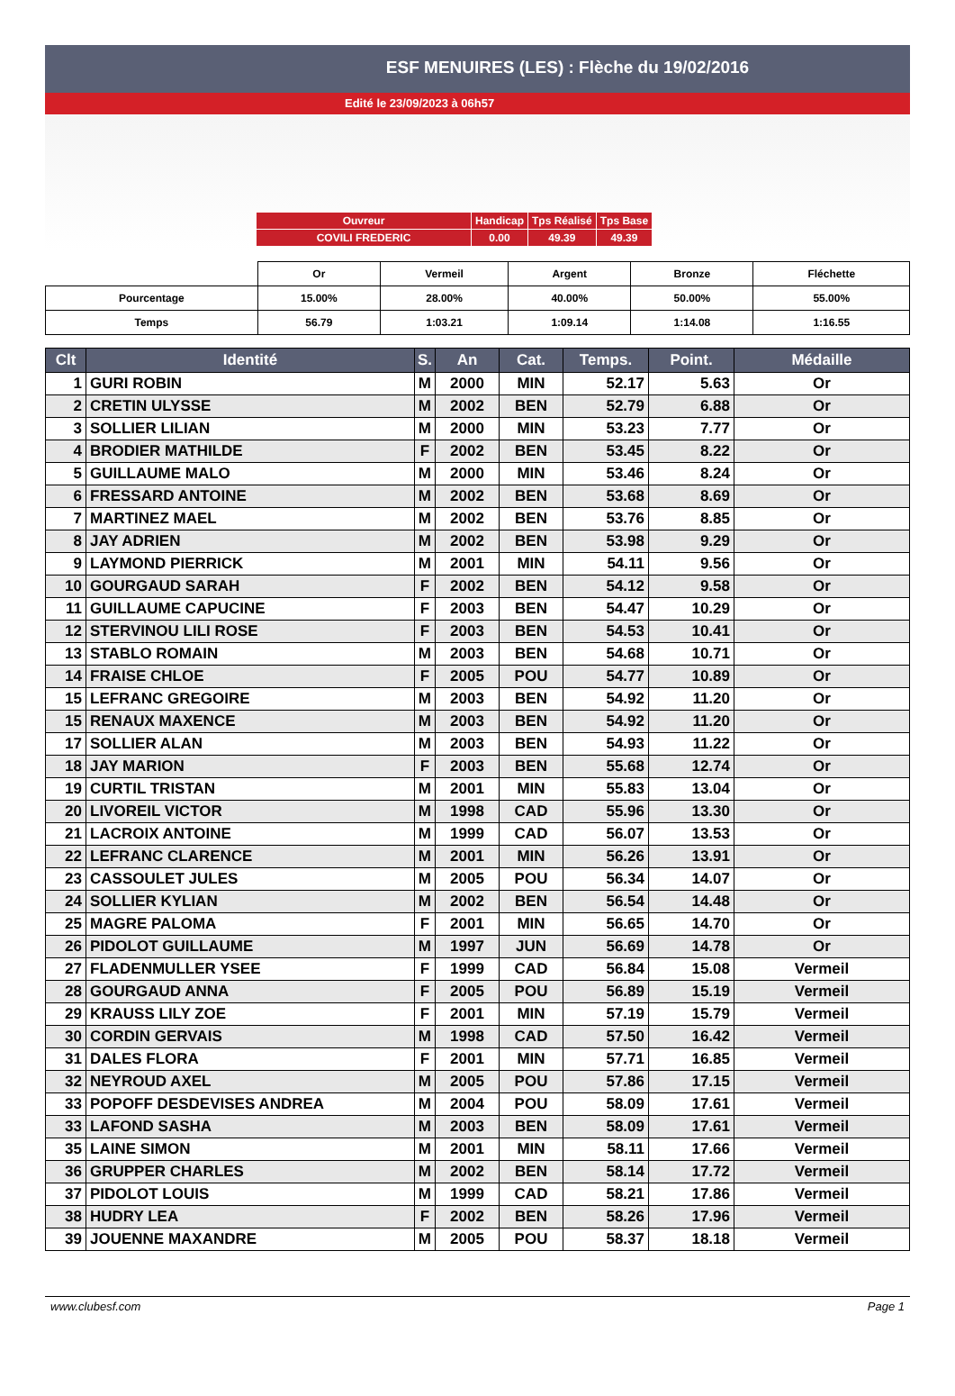ESF MENUIRES (LES) : Flèche du 19/02/2016
Edité le 23/09/2023 à 06h57
| Ouvreur | Handicap | Tps Réalisé | Tps Base |
| COVILI FREDERIC | 0.00 | 49.39 | 49.39 |
| | Or | Vermeil | Argent | Bronze | Fléchette |
| --- | --- | --- | --- | --- | --- |
| Pourcentage | 15.00% | 28.00% | 40.00% | 50.00% | 55.00% |
| Temps | 56.79 | 1:03.21 | 1:09.14 | 1:14.08 | 1:16.55 |
| Clt | Identité | S. | An | Cat. | Temps. | Point. | Médaille |
| --- | --- | --- | --- | --- | --- | --- | --- |
| 1 | GURI ROBIN | M | 2000 | MIN | 52.17 | 5.63 | Or |
| 2 | CRETIN ULYSSE | M | 2002 | BEN | 52.79 | 6.88 | Or |
| 3 | SOLLIER LILIAN | M | 2000 | MIN | 53.23 | 7.77 | Or |
| 4 | BRODIER MATHILDE | F | 2002 | BEN | 53.45 | 8.22 | Or |
| 5 | GUILLAUME MALO | M | 2000 | MIN | 53.46 | 8.24 | Or |
| 6 | FRESSARD ANTOINE | M | 2002 | BEN | 53.68 | 8.69 | Or |
| 7 | MARTINEZ MAEL | M | 2002 | BEN | 53.76 | 8.85 | Or |
| 8 | JAY ADRIEN | M | 2002 | BEN | 53.98 | 9.29 | Or |
| 9 | LAYMOND PIERRICK | M | 2001 | MIN | 54.11 | 9.56 | Or |
| 10 | GOURGAUD SARAH | F | 2002 | BEN | 54.12 | 9.58 | Or |
| 11 | GUILLAUME CAPUCINE | F | 2003 | BEN | 54.47 | 10.29 | Or |
| 12 | STERVINOU LILI ROSE | F | 2003 | BEN | 54.53 | 10.41 | Or |
| 13 | STABLO ROMAIN | M | 2003 | BEN | 54.68 | 10.71 | Or |
| 14 | FRAISE CHLOE | F | 2005 | POU | 54.77 | 10.89 | Or |
| 15 | LEFRANC GREGOIRE | M | 2003 | BEN | 54.92 | 11.20 | Or |
| 15 | RENAUX MAXENCE | M | 2003 | BEN | 54.92 | 11.20 | Or |
| 17 | SOLLIER ALAN | M | 2003 | BEN | 54.93 | 11.22 | Or |
| 18 | JAY MARION | F | 2003 | BEN | 55.68 | 12.74 | Or |
| 19 | CURTIL TRISTAN | M | 2001 | MIN | 55.83 | 13.04 | Or |
| 20 | LIVOREIL VICTOR | M | 1998 | CAD | 55.96 | 13.30 | Or |
| 21 | LACROIX ANTOINE | M | 1999 | CAD | 56.07 | 13.53 | Or |
| 22 | LEFRANC CLARENCE | M | 2001 | MIN | 56.26 | 13.91 | Or |
| 23 | CASSOULET JULES | M | 2005 | POU | 56.34 | 14.07 | Or |
| 24 | SOLLIER KYLIAN | M | 2002 | BEN | 56.54 | 14.48 | Or |
| 25 | MAGRE PALOMA | F | 2001 | MIN | 56.65 | 14.70 | Or |
| 26 | PIDOLOT GUILLAUME | M | 1997 | JUN | 56.69 | 14.78 | Or |
| 27 | FLADENMULLER YSEE | F | 1999 | CAD | 56.84 | 15.08 | Vermeil |
| 28 | GOURGAUD ANNA | F | 2005 | POU | 56.89 | 15.19 | Vermeil |
| 29 | KRAUSS LILY ZOE | F | 2001 | MIN | 57.19 | 15.79 | Vermeil |
| 30 | CORDIN GERVAIS | M | 1998 | CAD | 57.50 | 16.42 | Vermeil |
| 31 | DALES FLORA | F | 2001 | MIN | 57.71 | 16.85 | Vermeil |
| 32 | NEYROUD AXEL | M | 2005 | POU | 57.86 | 17.15 | Vermeil |
| 33 | POPOFF DESDEVISES ANDREA | M | 2004 | POU | 58.09 | 17.61 | Vermeil |
| 33 | LAFOND SASHA | M | 2003 | BEN | 58.09 | 17.61 | Vermeil |
| 35 | LAINE SIMON | M | 2001 | MIN | 58.11 | 17.66 | Vermeil |
| 36 | GRUPPER CHARLES | M | 2002 | BEN | 58.14 | 17.72 | Vermeil |
| 37 | PIDOLOT LOUIS | M | 1999 | CAD | 58.21 | 17.86 | Vermeil |
| 38 | HUDRY LEA | F | 2002 | BEN | 58.26 | 17.96 | Vermeil |
| 39 | JOUENNE MAXANDRE | M | 2005 | POU | 58.37 | 18.18 | Vermeil |
www.clubesf.com Page 1